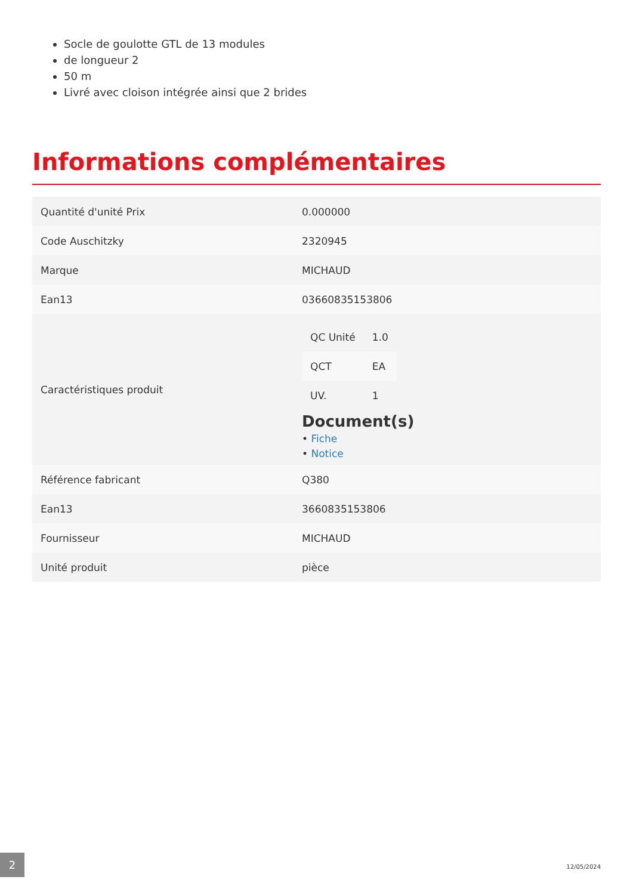Socle de goulotte GTL de 13 modules
de longueur 2
50 m
Livré avec cloison intégrée ainsi que 2 brides
Informations complémentaires
| Quantité d'unité Prix | 0.000000 |
| Code Auschitzky | 2320945 |
| Marque | MICHAUD |
| Ean13 | 03660835153806 |
| Caractéristiques produit | / QC Unité / 1.0 / / QCT / EA / / UV. / 1 / Document(s) • Fiche • Notice |
| Référence fabricant | Q380 |
| Ean13 | 3660835153806 |
| Fournisseur | MICHAUD |
| Unité produit | pièce |
2
12/05/2024